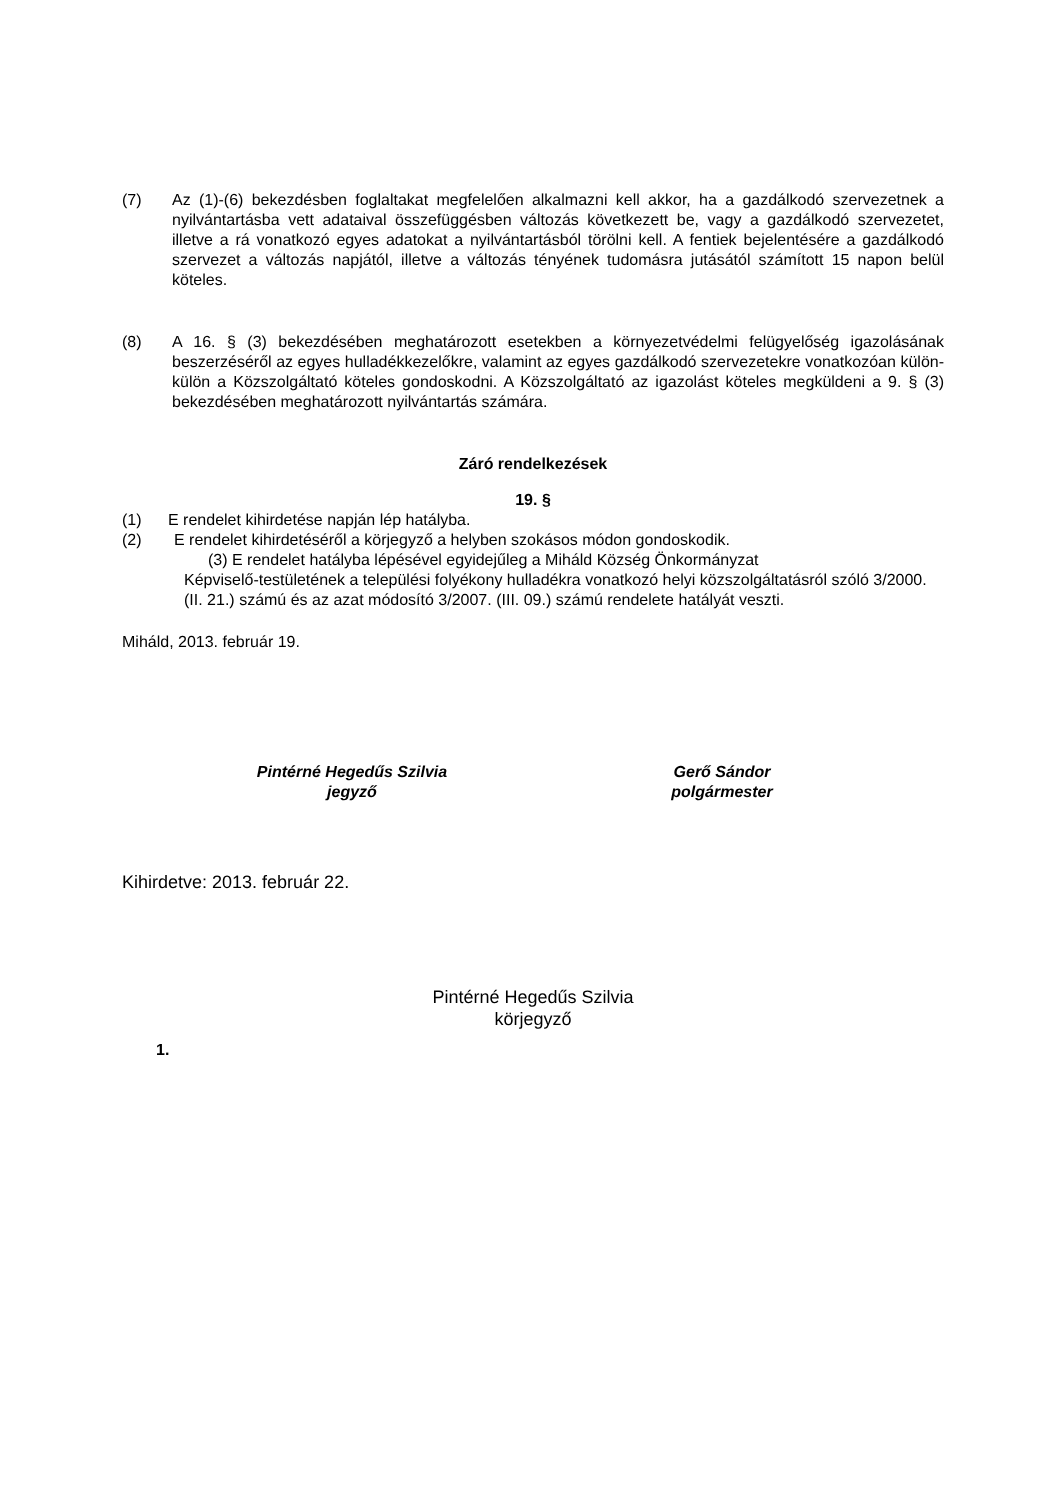(7) Az (1)-(6) bekezdésben foglaltakat megfelelően alkalmazni kell akkor, ha a gazdálkodó szervezetnek a nyilvántartásba vett adataival összefüggésben változás következett be, vagy a gazdálkodó szervezetet, illetve a rá vonatkozó egyes adatokat a nyilvántartásból törölni kell. A fentiek bejelentésére a gazdálkodó szervezet a változás napjától, illetve a változás tényének tudomásra jutásától számított 15 napon belül köteles.
(8) A 16. § (3) bekezdésében meghatározott esetekben a környezetvédelmi felügyelőség igazolásának beszerzéséről az egyes hulladékkezelőkre, valamint az egyes gazdálkodó szervezetekre vonatkozóan külön-külön a Közszolgáltató köteles gondoskodni. A Közszolgáltató az igazolást köteles megküldeni a 9. § (3) bekezdésében meghatározott nyilvántartás számára.
Záró rendelkezések
19. §
(1) E rendelet kihirdetése napján lép hatályba.
(2) E rendelet kihirdetéséről a körjegyző a helyben szokásos módon gondoskodik.
(3) E rendelet hatályba lépésével egyidejűleg a Miháld Község Önkormányzat
Képviselő-testületének a települési folyékony hulladékra vonatkozó helyi közszolgáltatásról szóló 3/2000.(II. 21.) számú és az azat módosító 3/2007. (III. 09.) számú rendelete hatályát veszti.
Miháld, 2013. február 19.
Pintérné Hegedűs Szilvia
jegyző
Gerő Sándor
polgármester
Kihirdetve: 2013. február 22.
Pintérné Hegedűs Szilvia
körjegyző
1.